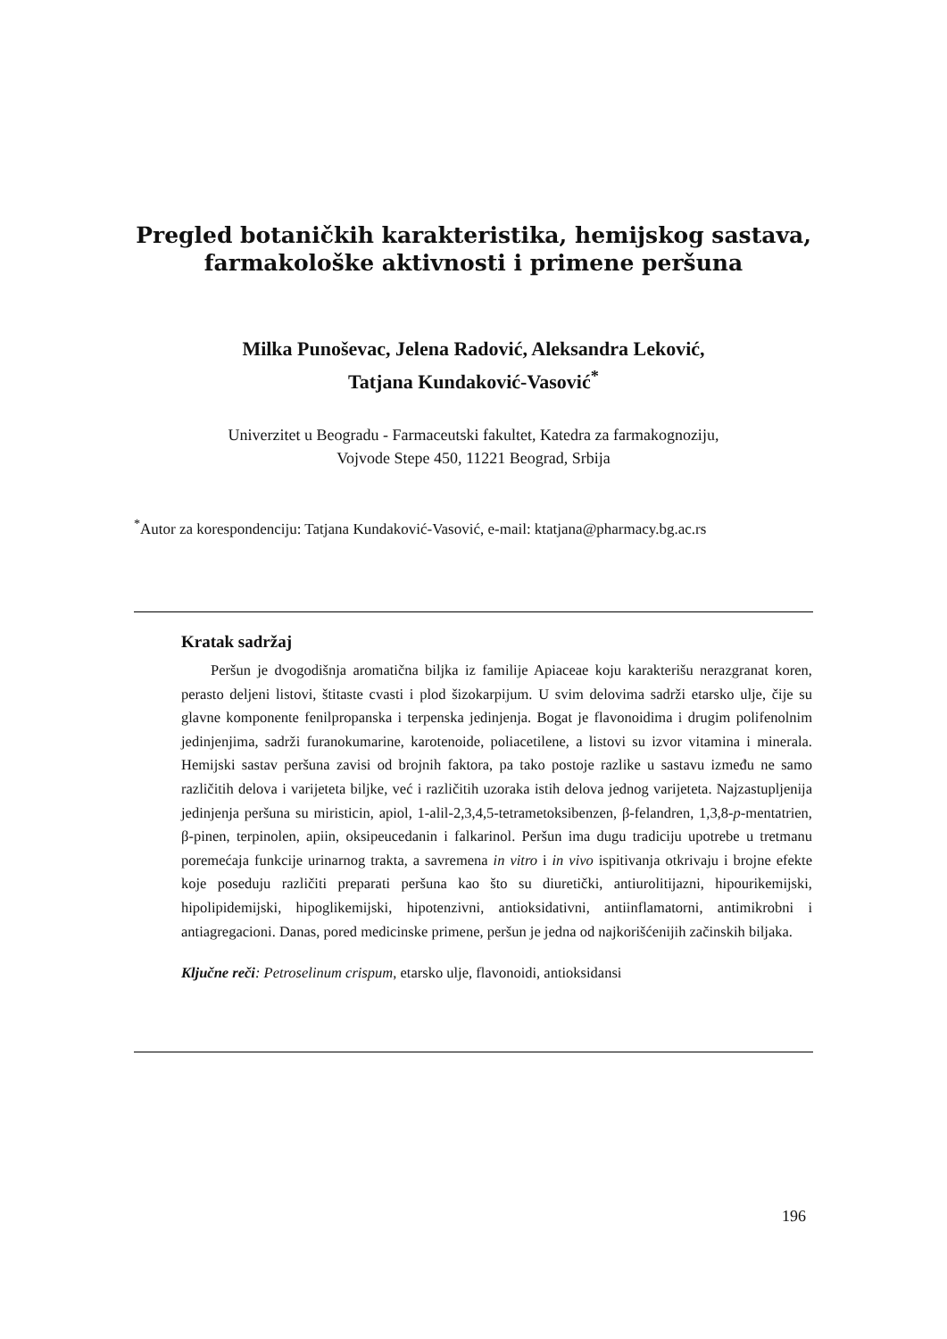Pregled botaničkih karakteristika, hemijskog sastava, farmakološke aktivnosti i primene peršuna
Milka Punoševac, Jelena Radović, Aleksandra Leković,
Tatjana Kundaković-Vasović<sup>*</sup>
Univerzitet u Beogradu - Farmaceutski fakultet, Katedra za farmakognoziju,
Vojvode Stepe 450, 11221 Beograd, Srbija
<sup>*</sup> Autor za korespondenciju: Tatjana Kundaković-Vasović, e-mail: ktatjana@pharmacy.bg.ac.rs
Kratak sadržaj
Peršun je dvogodišnja aromatična biljka iz familije Apiaceae koju karakterišu nerazgranat koren, perasto deljeni listovi, štitaste cvasti i plod šizokarpijum. U svim delovima sadrži etarsko ulje, čije su glavne komponente fenilpropanska i terpenska jedinjenja. Bogat je flavonoidima i drugim polifenolnim jedinjenjima, sadrži furanokumarine, karotenoide, poliacetilene, a listovi su izvor vitamina i minerala. Hemijski sastav peršuna zavisi od brojnih faktora, pa tako postoje razlike u sastavu između ne samo različitih delova i varijeteta biljke, već i različitih uzoraka istih delova jednog varijeteta. Najzastupljenija jedinjenja peršuna su miristicin, apiol, 1-alil-2,3,4,5-tetrametoksibenzen, β-felandren, 1,3,8-p-mentatrien, β-pinen, terpinolen, apiin, oksipeucedanin i falkarinol. Peršun ima dugu tradiciju upotrebe u tretmanu poremećaja funkcije urinarnog trakta, a savremena in vitro i in vivo ispitivanja otkrivaju i brojne efekte koje poseduju različiti preparati peršuna kao što su diuretički, antiurolitijazni, hipourikemijski, hipolipidemijski, hipoglikemijski, hipotenzivni, antioksidativni, antiinflamatorni, antimikrobni i antiagregacioni. Danas, pored medicinske primene, peršun je jedna od najkorišćenijih začinskih biljaka.
Ključne reči: Petroselinum crispum, etarsko ulje, flavonoidi, antioksidansi
196